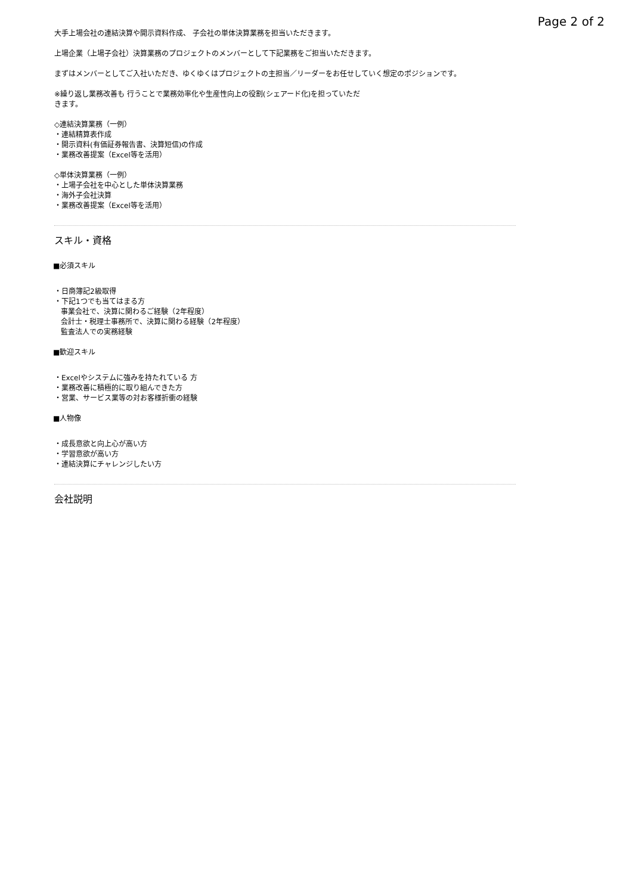Page 2 of 2
大手上場会社の連結決算や開示資料作成、 子会社の単体決算業務を担当いただきます。
上場企業（上場子会社）決算業務のプロジェクトのメンバーとして下記業務をご担当いただきます。
まずはメンバーとしてご入社いただき、ゆくゆくはプロジェクトの主担当／リーダーをお任せしていく想定のポジションです。
※繰り返し業務改善も 行うことで業務効率化や生産性向上の役割(シェアード化)を担っていただ
きます。
◇連結決算業務（一例）
・連結精算表作成
・開示資料(有価証券報告書、決算短信)の作成
・業務改善提案（Excel等を活用）
◇単体決算業務（一例）
・上場子会社を中心とした単体決算業務
・海外子会社決算
・業務改善提案（Excel等を活用）
スキル・資格
■必須スキル
・日商簿記2級取得
・下記1つでも当てはまる方
事業会社で、決算に関わるご経験（2年程度）
会計士・税理士事務所で、決算に関わる経験（2年程度）
監査法人での実務経験
■歓迎スキル
・Excelやシステムに強みを持たれている 方
・業務改善に積極的に取り組んできた方
・営業、サービス業等の対お客様折衝の経験
■人物像
・成長意欲と向上心が高い方
・学習意欲が高い方
・連結決算にチャレンジしたい方
会社説明